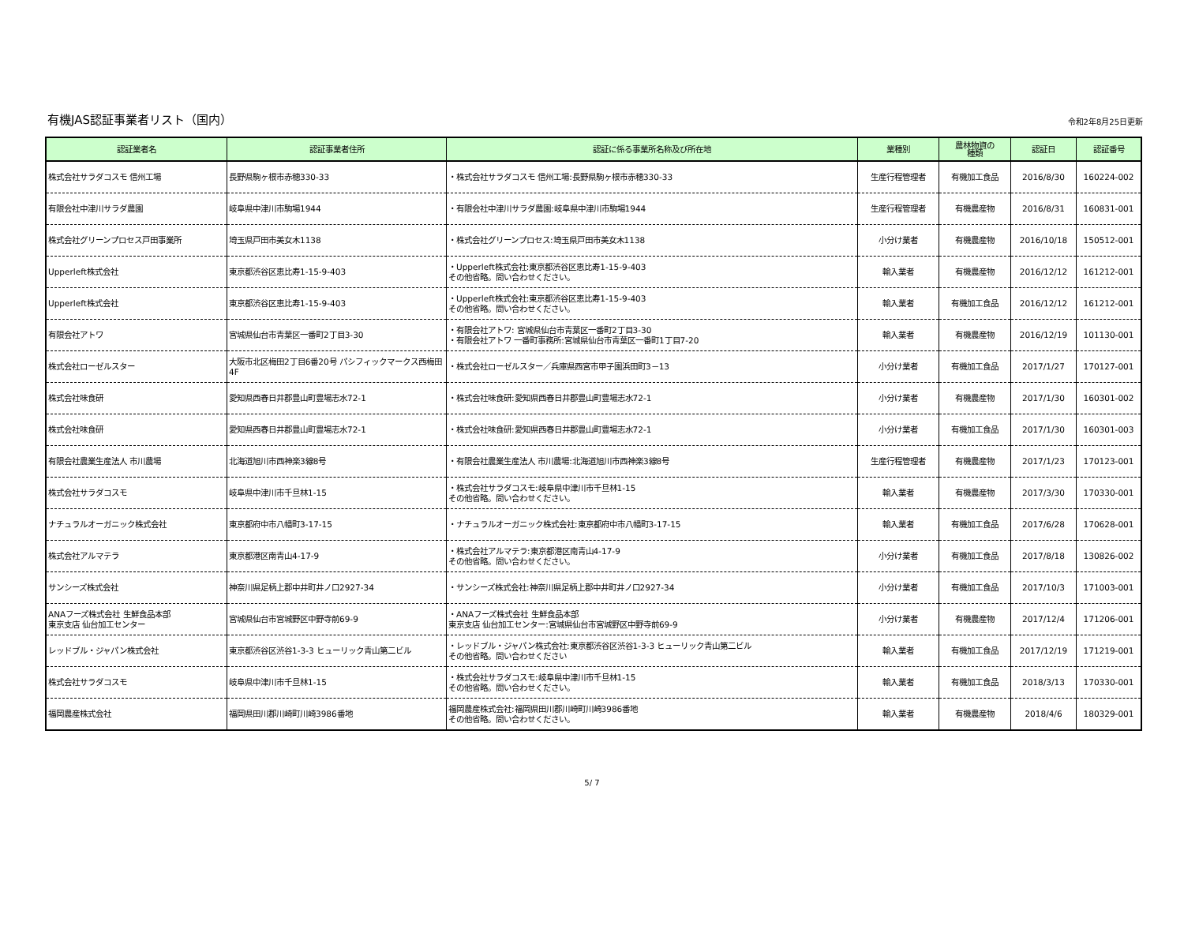有機JAS認証事業者リスト（国内）
令和2年8月25日更新
| 認証業者名 | 認証事業者住所 | 認証に係る事業所名称及び所在地 | 業種別 | 農林物資の 種類 | 認証日 | 認証番号 |
| --- | --- | --- | --- | --- | --- | --- |
| 株式会社サラダコスモ 信州工場 | 長野県駒ヶ根市赤穂330-33 | ・株式会社サラダコスモ 信州工場:長野県駒ヶ根市赤穂330-33 | 生産行程管理者 | 有機加工食品 | 2016/8/30 | 160224-002 |
| 有限会社中津川サラダ農園 | 岐阜県中津川市駒場1944 | ・有限会社中津川サラダ農園:岐阜県中津川市駒場1944 | 生産行程管理者 | 有機農産物 | 2016/8/31 | 160831-001 |
| 株式会社グリーンプロセス戸田事業所 | 埼玉県戸田市美女木1138 | ・株式会社グリーンプロセス:埼玉県戸田市美女木1138 | 小分け業者 | 有機農産物 | 2016/10/18 | 150512-001 |
| Upperleft株式会社 | 東京都渋谷区恵比寿1-15-9-403 | ・Upperleft株式会社:東京都渋谷区恵比寿1-15-9-403 その他省略。問い合わせください。 | 輸入業者 | 有機農産物 | 2016/12/12 | 161212-001 |
| Upperleft株式会社 | 東京都渋谷区恵比寿1-15-9-403 | ・Upperleft株式会社:東京都渋谷区恵比寿1-15-9-403 その他省略。問い合わせください。 | 輸入業者 | 有機加工食品 | 2016/12/12 | 161212-001 |
| 有限会社アトワ | 宮城県仙台市青葉区一番町2丁目3-30 | ・有限会社アトワ: 宮城県仙台市青葉区一番町2丁目3-30 ・有限会社アトワ 一番町事務所:宮城県仙台市青葉区一番町1丁目7-20 | 輸入業者 | 有機農産物 | 2016/12/19 | 101130-001 |
| 株式会社ローゼルスター | 大阪市北区梅田2丁目6番20号 パシフィックマークス西梅田4F | ・株式会社ローゼルスター／兵庫県西宮市甲子園浜田町3－13 | 小分け業者 | 有機加工食品 | 2017/1/27 | 170127-001 |
| 株式会社味食研 | 愛知県西春日井郡豊山町豊場志水72-1 | ・株式会社味食研:愛知県西春日井郡豊山町豊場志水72-1 | 小分け業者 | 有機農産物 | 2017/1/30 | 160301-002 |
| 株式会社味食研 | 愛知県西春日井郡豊山町豊場志水72-1 | ・株式会社味食研:愛知県西春日井郡豊山町豊場志水72-1 | 小分け業者 | 有機加工食品 | 2017/1/30 | 160301-003 |
| 有限会社農業生産法人 市川農場 | 北海道旭川市西神楽3線8号 | ・有限会社農業生産法人 市川農場:北海道旭川市西神楽3線8号 | 生産行程管理者 | 有機農産物 | 2017/1/23 | 170123-001 |
| 株式会社サラダコスモ | 岐阜県中津川市千旦林1-15 | ・株式会社サラダコスモ:岐阜県中津川市千旦林1-15 その他省略。問い合わせください。 | 輸入業者 | 有機農産物 | 2017/3/30 | 170330-001 |
| ナチュラルオーガニック株式会社 | 東京都府中市八幡町3-17-15 | ・ナチュラルオーガニック株式会社:東京都府中市八幡町3-17-15 | 輸入業者 | 有機加工食品 | 2017/6/28 | 170628-001 |
| 株式会社アルマテラ | 東京都港区南青山4-17-9 | ・株式会社アルマテラ:東京都港区南青山4-17-9 その他省略。問い合わせください。 | 小分け業者 | 有機加工食品 | 2017/8/18 | 130826-002 |
| サンシーズ株式会社 | 神奈川県足柄上郡中井町井ノ口2927-34 | ・サンシーズ株式会社:神奈川県足柄上郡中井町井ノ口2927-34 | 小分け業者 | 有機加工食品 | 2017/10/3 | 171003-001 |
| ANAフーズ株式会社 生鮮食品本部 東京支店 仙台加工センター | 宮城県仙台市宮城野区中野寺前69-9 | ・ANAフーズ株式会社 生鮮食品本部 東京支店 仙台加工センター:宮城県仙台市宮城野区中野寺前69-9 | 小分け業者 | 有機農産物 | 2017/12/4 | 171206-001 |
| レッドブル・ジャパン株式会社 | 東京都渋谷区渋谷1-3-3 ヒューリック青山第二ビル | ・レッドブル・ジャパン株式会社:東京都渋谷区渋谷1-3-3 ヒューリック青山第二ビル その他省略。問い合わせください | 輸入業者 | 有機加工食品 | 2017/12/19 | 171219-001 |
| 株式会社サラダコスモ | 岐阜県中津川市千旦林1-15 | ・株式会社サラダコスモ:岐阜県中津川市千旦林1-15 その他省略。問い合わせください。 | 輸入業者 | 有機加工食品 | 2018/3/13 | 170330-001 |
| 福岡農産株式会社 | 福岡県田川郡川崎町川崎3986番地 | 福岡農産株式会社:福岡県田川郡川崎町川崎3986番地 その他省略。問い合わせください。 | 輸入業者 | 有機農産物 | 2018/4/6 | 180329-001 |
5/ 7